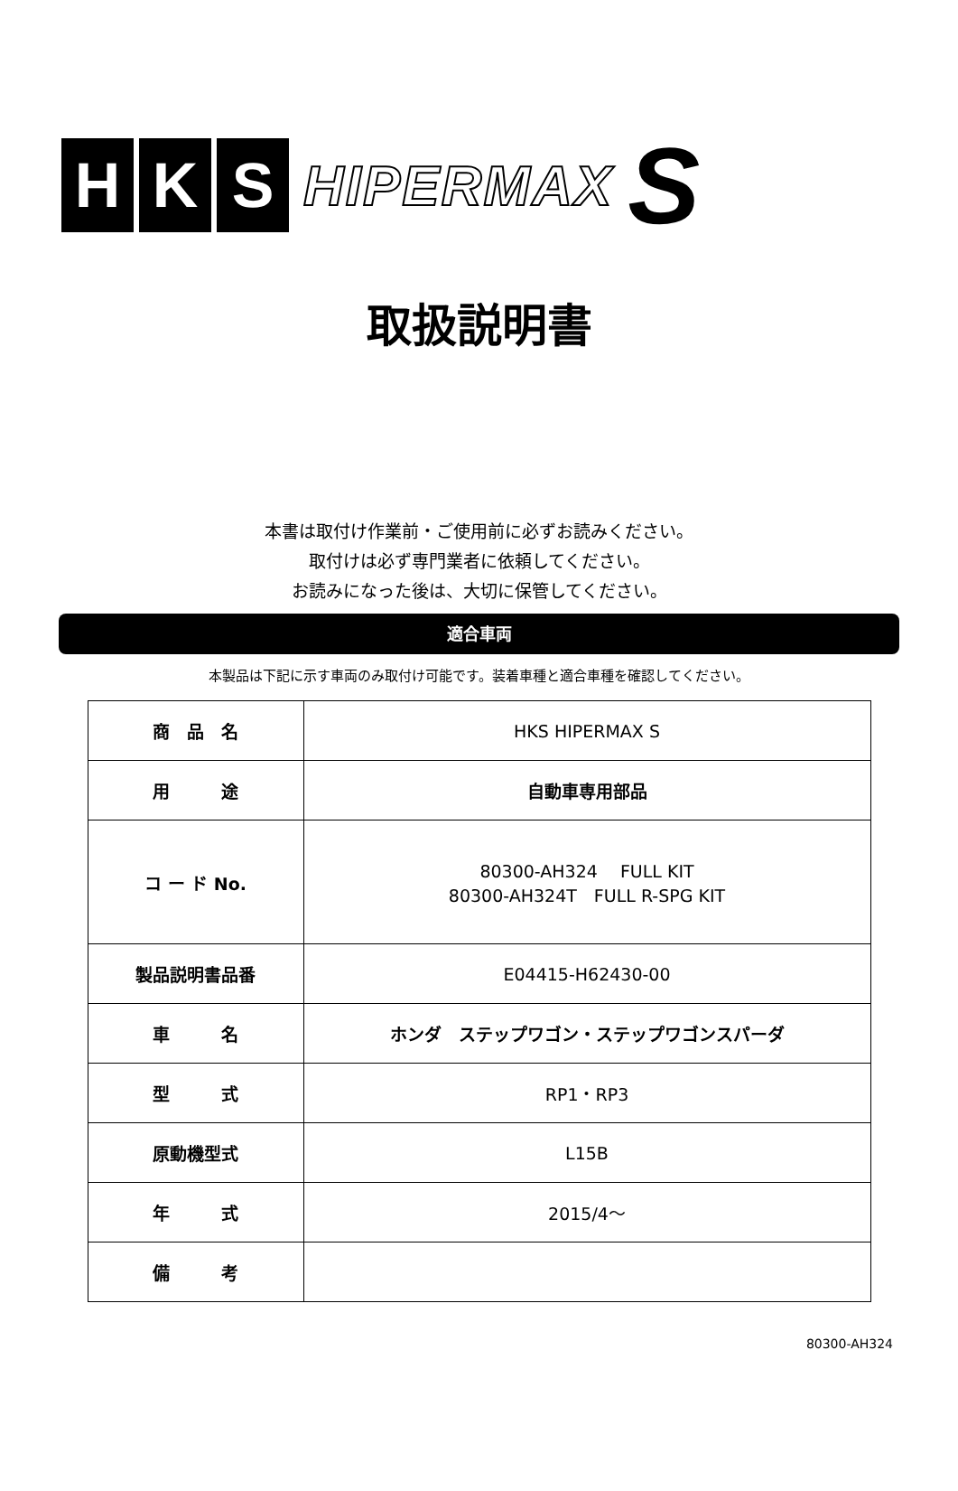H K S
HIPERMAX S
取扱説明書
本書は取付け作業前・ご使用前に必ずお読みください。
取付けは必ず専門業者に依頼してください。
お読みになった後は、大切に保管してください。
適合車両
本製品は下記に示す車両のみ取付け可能です。装着車種と適合車種を確認してください。
| 商 品 名 | HKS HIPERMAX S |
| 用 途 | 自動車専用部品 |
| コ ー ド No. | 80300-AH324 FULL KIT 80300-AH324T FULL R-SPG KIT |
| 製品説明書品番 | E04415-H62430-00 |
| 車 名 | ホンダ ステップワゴン・ステップワゴンスパーダ |
| 型 式 | RP1・RP3 |
| 原動機型式 | L15B |
| 年 式 | 2015/4～ |
| 備 考 | |
80300-AH324